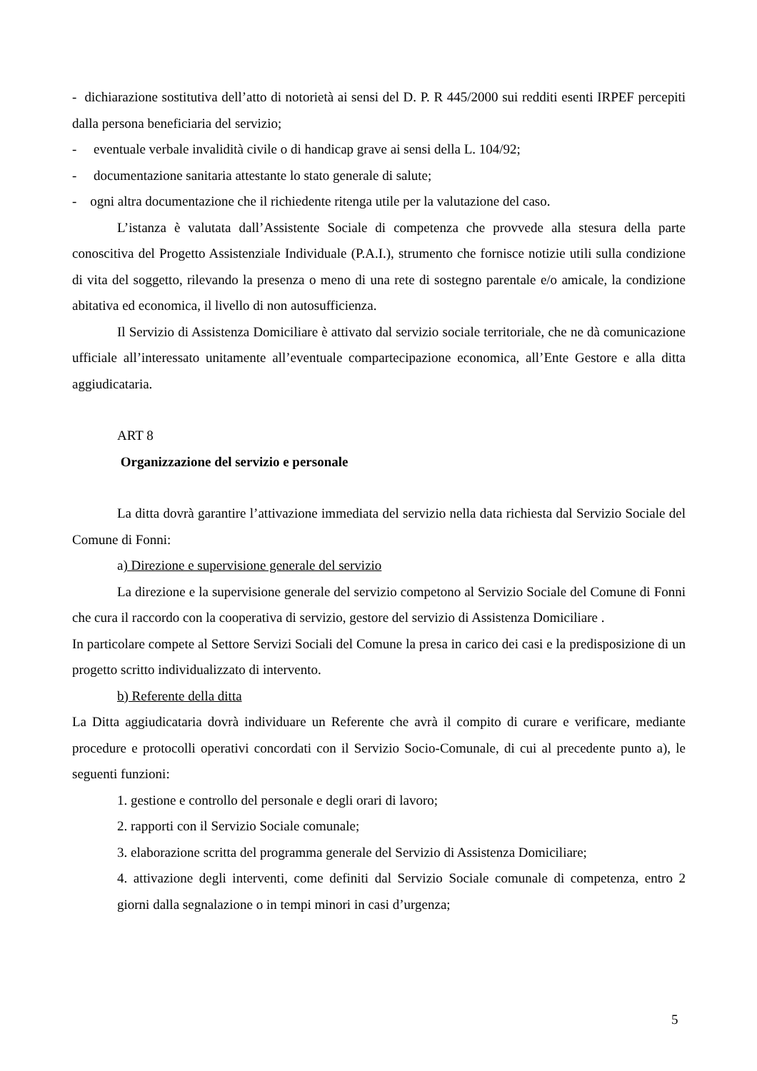- dichiarazione sostitutiva dell’atto di notorietà ai sensi del D. P. R 445/2000 sui redditi esenti IRPEF percepiti dalla persona beneficiaria del servizio;
- eventuale verbale invalidità civile o di handicap grave ai sensi della L. 104/92;
- documentazione sanitaria attestante lo stato generale di salute;
- ogni altra documentazione che il richiedente ritenga utile per la valutazione del caso.
L’istanza è valutata dall’Assistente Sociale di competenza che provvede alla stesura della parte conoscitiva del Progetto Assistenziale Individuale (P.A.I.), strumento che fornisce notizie utili sulla condizione di vita del soggetto, rilevando la presenza o meno di una rete di sostegno parentale e/o amicale, la condizione abitativa ed economica, il livello di non autosufficienza.
Il Servizio di Assistenza Domiciliare è attivato dal servizio sociale territoriale, che ne dà comunicazione ufficiale all’interessato unitamente all’eventuale compartecipazione economica, all’Ente Gestore e alla ditta aggiudicataria.
ART 8
Organizzazione del servizio e personale
La ditta dovrà garantire l’attivazione immediata del servizio nella data richiesta dal Servizio Sociale del Comune di Fonni:
a) Direzione e supervisione generale del servizio
La direzione e la supervisione generale del servizio competono al Servizio Sociale del Comune di Fonni che cura il raccordo con la cooperativa di servizio, gestore del servizio di Assistenza Domiciliare .
In particolare compete al Settore Servizi Sociali del Comune la presa in carico dei casi e la predisposizione di un progetto scritto individualizzato di intervento.
b) Referente della ditta
La Ditta aggiudicataria dovrà individuare un Referente che avrà il compito di curare e verificare, mediante procedure e protocolli operativi concordati con il Servizio Socio-Comunale, di cui al precedente punto a), le seguenti funzioni:
1. gestione e controllo del personale e degli orari di lavoro;
2. rapporti con il Servizio Sociale comunale;
3. elaborazione scritta del programma generale del Servizio di Assistenza Domiciliare;
4. attivazione degli interventi, come definiti dal Servizio Sociale comunale di competenza, entro 2 giorni dalla segnalazione o in tempi minori in casi d’urgenza;
5